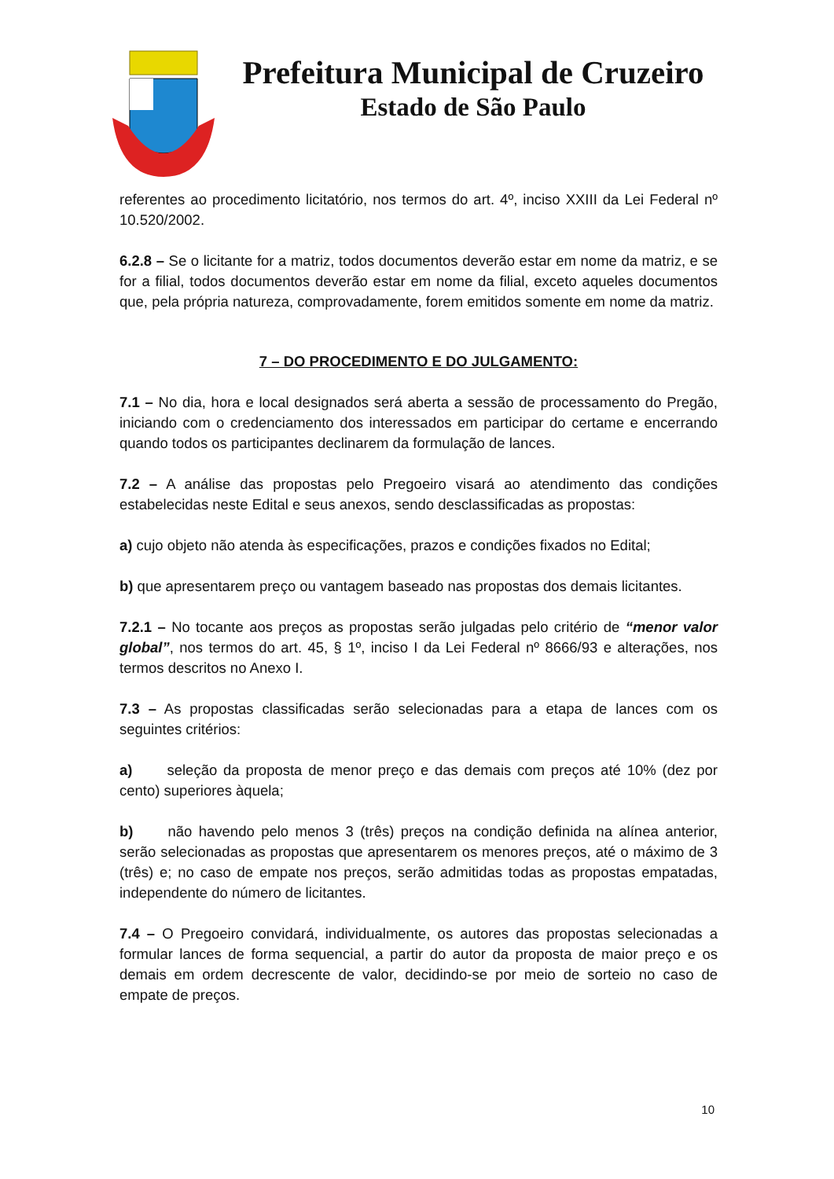Prefeitura Municipal de Cruzeiro
Estado de São Paulo
referentes ao procedimento licitatório, nos termos do art. 4º, inciso XXIII da Lei Federal nº 10.520/2002.
6.2.8 – Se o licitante for a matriz, todos documentos deverão estar em nome da matriz, e se for a filial, todos documentos deverão estar em nome da filial, exceto aqueles documentos que, pela própria natureza, comprovadamente, forem emitidos somente em nome da matriz.
7 – DO PROCEDIMENTO E DO JULGAMENTO:
7.1 – No dia, hora e local designados será aberta a sessão de processamento do Pregão, iniciando com o credenciamento dos interessados em participar do certame e encerrando quando todos os participantes declinarem da formulação de lances.
7.2 – A análise das propostas pelo Pregoeiro visará ao atendimento das condições estabelecidas neste Edital e seus anexos, sendo desclassificadas as propostas:
a) cujo objeto não atenda às especificações, prazos e condições fixados no Edital;
b) que apresentarem preço ou vantagem baseado nas propostas dos demais licitantes.
7.2.1 – No tocante aos preços as propostas serão julgadas pelo critério de “menor valor global”, nos termos do art. 45, § 1º, inciso I da Lei Federal nº 8666/93 e alterações, nos termos descritos no Anexo I.
7.3 – As propostas classificadas serão selecionadas para a etapa de lances com os seguintes critérios:
a) seleção da proposta de menor preço e das demais com preços até 10% (dez por cento) superiores àquela;
b) não havendo pelo menos 3 (três) preços na condição definida na alínea anterior, serão selecionadas as propostas que apresentarem os menores preços, até o máximo de 3 (três) e; no caso de empate nos preços, serão admitidas todas as propostas empatadas, independente do número de licitantes.
7.4 – O Pregoeiro convidará, individualmente, os autores das propostas selecionadas a formular lances de forma sequencial, a partir do autor da proposta de maior preço e os demais em ordem decrescente de valor, decidindo-se por meio de sorteio no caso de empate de preços.
10